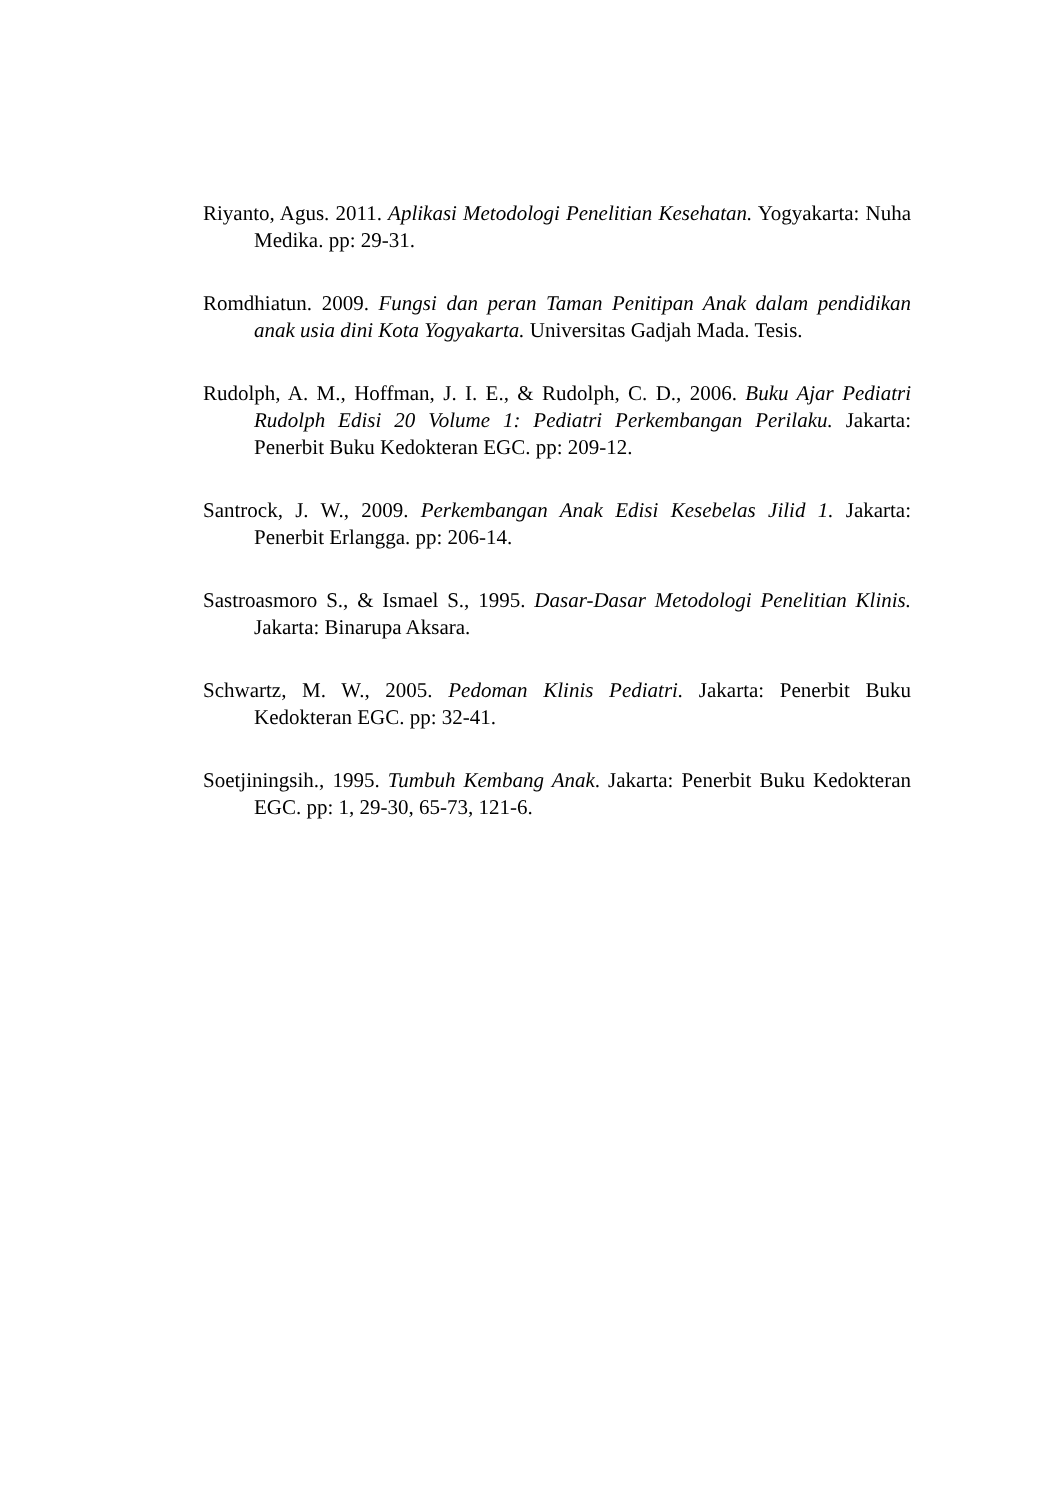Riyanto, Agus. 2011. Aplikasi Metodologi Penelitian Kesehatan. Yogyakarta: Nuha Medika. pp: 29-31.
Romdhiatun. 2009. Fungsi dan peran Taman Penitipan Anak dalam pendidikan anak usia dini Kota Yogyakarta. Universitas Gadjah Mada. Tesis.
Rudolph, A. M., Hoffman, J. I. E., & Rudolph, C. D., 2006. Buku Ajar Pediatri Rudolph Edisi 20 Volume 1: Pediatri Perkembangan Perilaku. Jakarta: Penerbit Buku Kedokteran EGC. pp: 209-12.
Santrock, J. W., 2009. Perkembangan Anak Edisi Kesebelas Jilid 1. Jakarta: Penerbit Erlangga. pp: 206-14.
Sastroasmoro S., & Ismael S., 1995. Dasar-Dasar Metodologi Penelitian Klinis. Jakarta: Binarupa Aksara.
Schwartz, M. W., 2005. Pedoman Klinis Pediatri. Jakarta: Penerbit Buku Kedokteran EGC. pp: 32-41.
Soetjiningsih., 1995. Tumbuh Kembang Anak. Jakarta: Penerbit Buku Kedokteran EGC. pp: 1, 29-30, 65-73, 121-6.